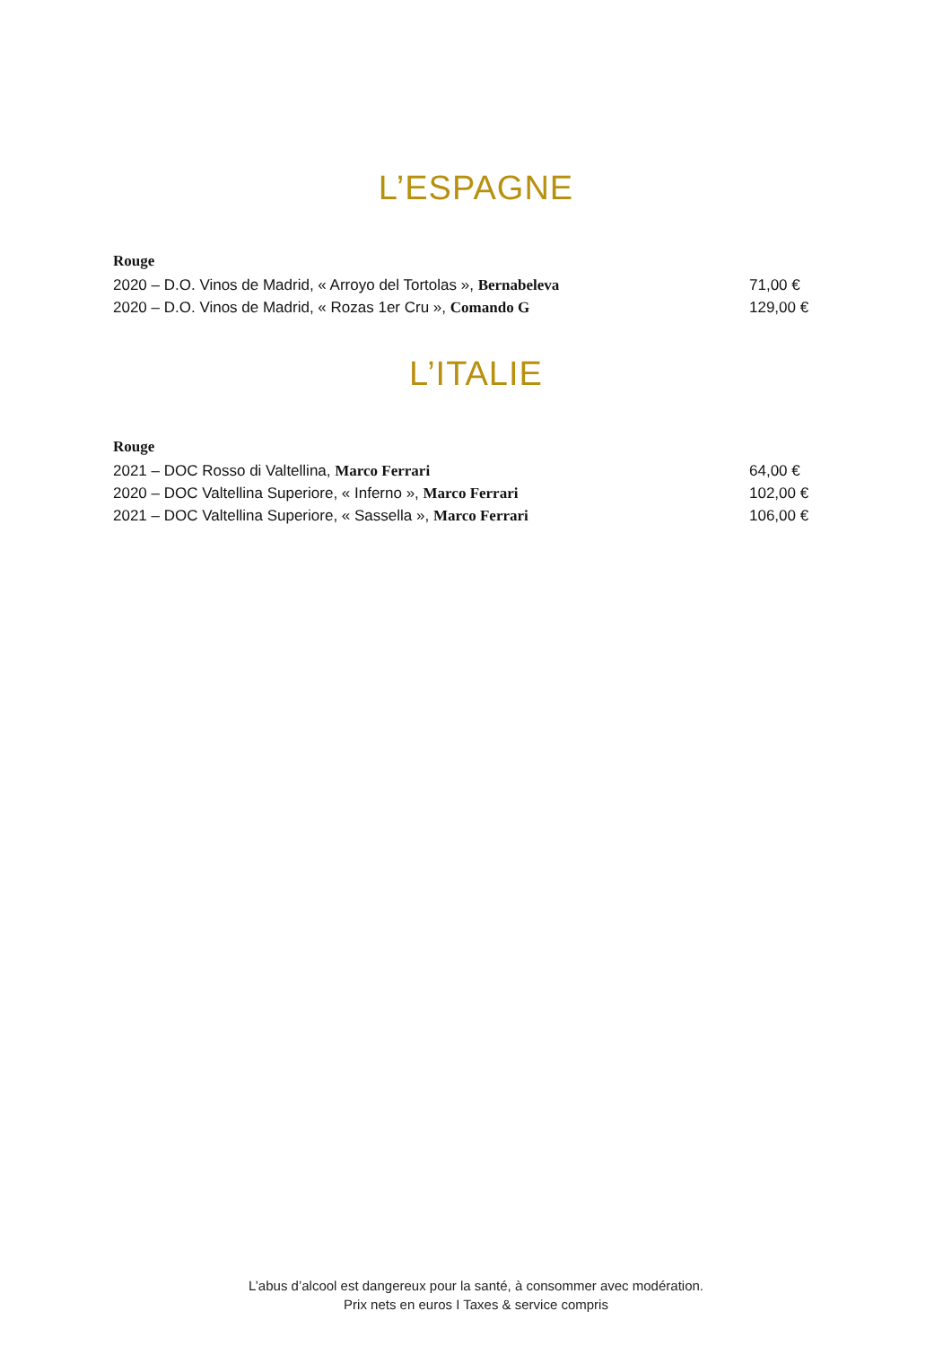L’ESPAGNE
Rouge
2020 – D.O. Vinos de Madrid, « Arroyo del Tortolas », Bernabeleva 71,00 €
2020 – D.O. Vinos de Madrid, « Rozas 1er Cru », Comando G 129,00 €
L’ITALIE
Rouge
2021 – DOC Rosso di Valtellina, Marco Ferrari 64,00 €
2020 – DOC Valtellina Superiore, « Inferno », Marco Ferrari 102,00 €
2021 – DOC Valtellina Superiore, « Sassella », Marco Ferrari 106,00 €
L’abus d’alcool est dangereux pour la santé, à consommer avec modération.
Prix nets en euros I Taxes & service compris